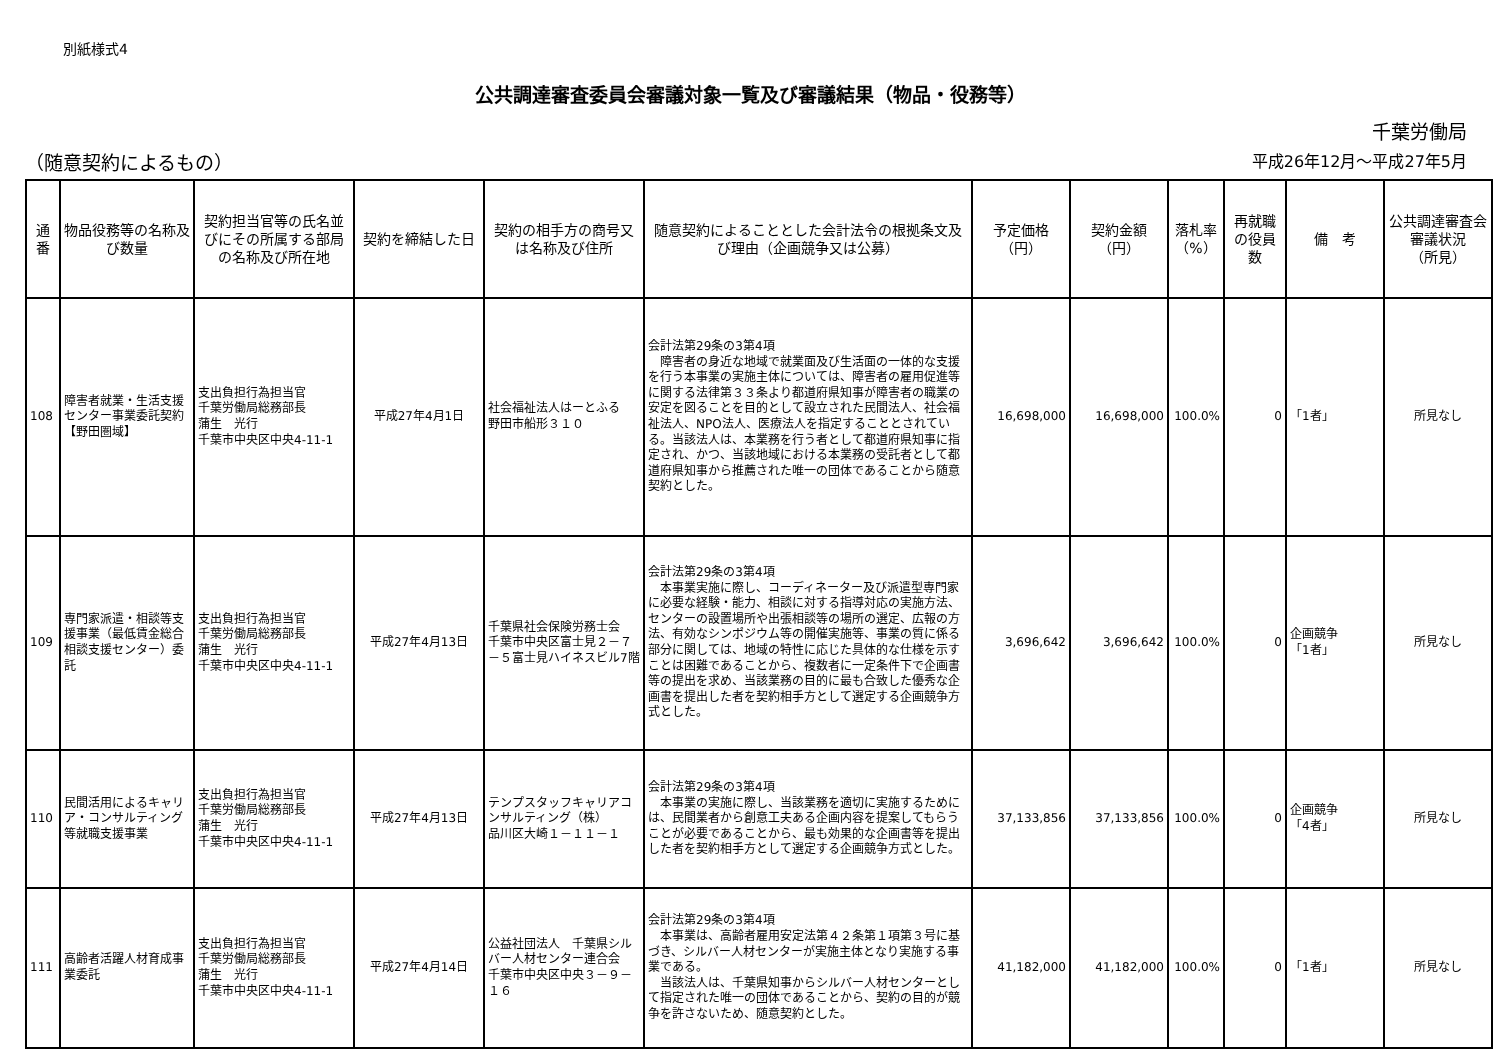別紙様式4
公共調達審査委員会審議対象一覧及び審議結果（物品・役務等）
千葉労働局
（随意契約によるもの） 平成26年12月～平成27年5月
| 通番 | 物品役務等の名称及び数量 | 契約担当官等の氏名並びにその所属する部局の名称及び所在地 | 契約を締結した日 | 契約の相手方の商号又は名称及び住所 | 随意契約によることとした会計法令の根拠条文及び理由（企画競争又は公募） | 予定価格 （円） | 契約金額 （円） | 落札率 （%） | 再就職の役員数 | 備 考 | 公共調達審査会審議状況 （所見） |
| --- | --- | --- | --- | --- | --- | --- | --- | --- | --- | --- | --- |
| 108 | 障害者就業・生活支援センター事業委託契約【野田圏域】 | 支出負担行為担当官 千葉労働局総務部長 蒲生 光行 千葉市中央区中央4-11-1 | 平成27年4月1日 | 社会福祉法人はーとふる 野田市船形３１０ | 会計法第29条の3第4項 障害者の身近な地域で就業面及び生活面の一体的な支援を行う本事業の実施主体については、障害者の雇用促進等に関する法律第３３条より都道府県知事が障害者の職業の安定を図ることを目的として設立された民間法人、社会福祉法人、NPO法人、医療法人を指定することとされている。当該法人は、本業務を行う者として都道府県知事に指定され、かつ、当該地域における本業務の受託者として都道府県知事から推薦された唯一の団体であることから随意契約とした。 | 16,698,000 | 16,698,000 | 100.0% | 0 | 「1者」 | 所見なし |
| 109 | 専門家派遣・相談等支援事業（最低賃金総合相談支援センター）委託 | 支出負担行為担当官 千葉労働局総務部長 蒲生 光行 千葉市中央区中央4-11-1 | 平成27年4月13日 | 千葉県社会保険労務士会 千葉市中央区富士見２－７－５富士見ハイネスビル7階 | 会計法第29条の3第4項 本事業実施に際し、コーディネーター及び派遣型専門家に必要な経験・能力、相談に対する指導対応の実施方法、センターの設置場所や出張相談等の場所の選定、広報の方法、有効なシンポジウム等の開催実施等、事業の質に係る部分に関しては、地域の特性に応じた具体的な仕様を示すことは困難であることから、複数者に一定条件下で企画書等の提出を求め、当該業務の目的に最も合致した優秀な企画書を提出した者を契約相手方として選定する企画競争方式とした。 | 3,696,642 | 3,696,642 | 100.0% | 0 | 企画競争 「1者」 | 所見なし |
| 110 | 民間活用によるキャリア・コンサルティング等就職支援事業 | 支出負担行為担当官 千葉労働局総務部長 蒲生 光行 千葉市中央区中央4-11-1 | 平成27年4月13日 | テンプスタッフキャリアコンサルティング（株） 品川区大崎１－１１－１ | 会計法第29条の3第4項 本事業の実施に際し、当該業務を適切に実施するためには、民間業者から創意工夫ある企画内容を提案してもらうことが必要であることから、最も効果的な企画書等を提出した者を契約相手方として選定する企画競争方式とした。 | 37,133,856 | 37,133,856 | 100.0% | 0 | 企画競争 「4者」 | 所見なし |
| 111 | 高齢者活躍人材育成事業委託 | 支出負担行為担当官 千葉労働局総務部長 蒲生 光行 千葉市中央区中央4-11-1 | 平成27年4月14日 | 公益社団法人 千葉県シルバー人材センター連合会 千葉市中央区中央３－９－１６ | 会計法第29条の3第4項 本事業は、高齢者雇用安定法第４２条第１項第３号に基づき、シルバー人材センターが実施主体となり実施する事業である。 当該法人は、千葉県知事からシルバー人材センターとして指定された唯一の団体であることから、契約の目的が競争を許さないため、随意契約とした。 | 41,182,000 | 41,182,000 | 100.0% | 0 | 「1者」 | 所見なし |